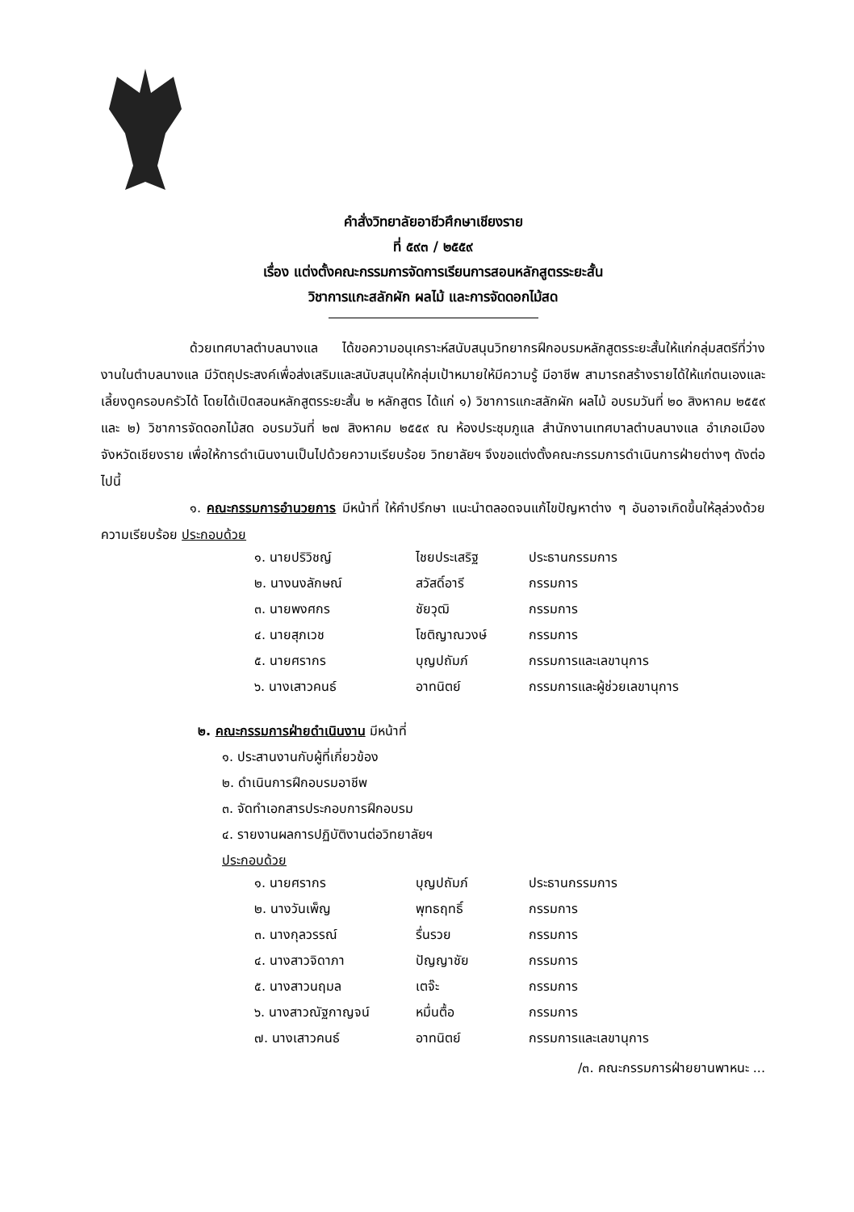คำสั่งวิทยาลัยอาชีวศึกษาเชียงราย
ที่ ๕๙๓ / ๒๕๕๙
เรื่อง แต่งตั้งคณะกรรมการจัดการเรียนการสอนหลักสูตรระยะสั้น
วิชาการแกะสลักผัก ผลไม้ และการจัดดอกไม้สด
ด้วยเทศบาลตำบลนางแล ได้ขอความอนุเคราะห์สนับสนุนวิทยากรฝึกอบรมหลักสูตรระยะสั้นให้แก่กลุ่มสตรีที่ว่างงานในตำบลนางแล มีวัตถุประสงค์เพื่อส่งเสริมและสนับสนุนให้กลุ่มเป้าหมายให้มีความรู้ มีอาชีพ สามารถสร้างรายได้ให้แก่ตนเองและเลี้ยงดูครอบครัวได้ โดยได้เปิดสอนหลักสูตรระยะสั้น ๒ หลักสูตร ได้แก่ ๑) วิชาการแกะสลักผัก ผลไม้ อบรมวันที่ ๒๐ สิงหาคม ๒๕๕๙ และ ๒) วิชาการจัดดอกไม้สด อบรมวันที่ ๒๗ สิงหาคม ๒๕๕๙ ณ ห้องประชุมภูแล สำนักงานเทศบาลตำบลนางแล อำเภอเมือง จังหวัดเชียงราย เพื่อให้การดำเนินงานเป็นไปด้วยความเรียบร้อย วิทยาลัยฯ จึงขอแต่งตั้งคณะกรรมการดำเนินการฝ่ายต่างๆ ดังต่อไปนี้
๑. คณะกรรมการอำนวยการ มีหน้าที่ ให้คำปรึกษา แนะนำตลอดจนแก้ไขปัญหาต่าง ๆ อันอาจเกิดขึ้นให้ลุล่วงด้วยความเรียบร้อย ประกอบด้วย
| ๑. นายปริวิชญ์ | ไชยประเสริฐ | ประธานกรรมการ |
| ๒. นางนงลักษณ์ | สวัสดิ์อารี | กรรมการ |
| ๓. นายพงศกร | ชัยวุฒิ | กรรมการ |
| ๔. นายสุภเวช | โชติญาณวงษ์ | กรรมการ |
| ๕. นายศรากร | บุญปถัมภ์ | กรรมการและเลขานุการ |
| ๖. นางเสาวคนธ์ | อาทนิตย์ | กรรมการและผู้ช่วยเลขานุการ |
๒. คณะกรรมการฝ่ายดำเนินงาน มีหน้าที่
๑. ประสานงานกับผู้ที่เกี่ยวข้อง
๒. ดำเนินการฝึกอบรมอาชีพ
๓. จัดทำเอกสารประกอบการฝึกอบรม
๔. รายงานผลการปฏิบัติงานต่อวิทยาลัยฯ
ประกอบด้วย
| ๑. นายศรากร | บุญปถัมภ์ | ประธานกรรมการ |
| ๒. นางวันเพ็ญ | พุทธฤทธิ์ | กรรมการ |
| ๓. นางกุลวรรณ์ | รื่นรวย | กรรมการ |
| ๔. นางสาวจิดาภา | ปัญญาชัย | กรรมการ |
| ๕. นางสาวนฤมล | เตจ๊ะ | กรรมการ |
| ๖. นางสาวณัฐกาญจน์ | หมื่นตื้อ | กรรมการ |
| ๗. นางเสาวคนธ์ | อาทนิตย์ | กรรมการและเลขานุการ |
/๓. คณะกรรมการฝ่ายยานพาหนะ ...